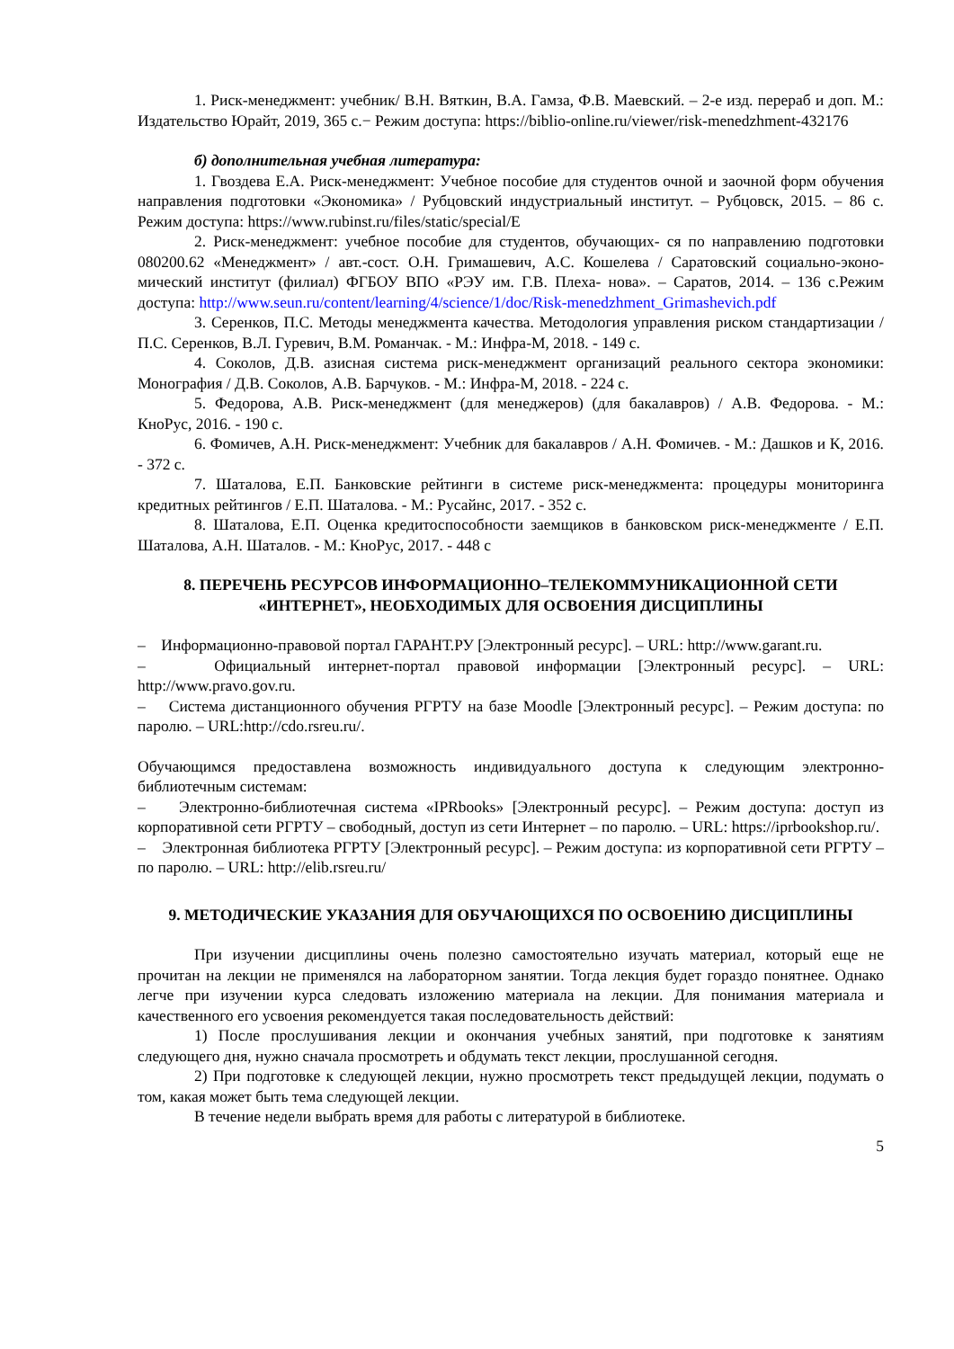1. Риск-менеджмент: учебник/ В.Н. Вяткин, В.А. Гамза, Ф.В. Маевский. – 2-е изд. перераб и доп. М.: Издательство Юрайт, 2019, 365 с.− Режим доступа: https://biblio-online.ru/viewer/risk-menedzhment-432176
б) дополнительная учебная литература:
1. Гвоздева Е.А. Риск-менеджмент: Учебное пособие для студентов очной и заочной форм обучения направления подготовки «Экономика» / Рубцовский индустриальный институт. – Рубцовск, 2015. – 86 с. Режим доступа: https://www.rubinst.ru/files/static/special/E
2. Риск-менеджмент: учебное пособие для студентов, обучающих- ся по направлению подготовки 080200.62 «Менеджмент» / авт.-сост. О.Н. Гримашевич, А.С. Кошелева / Саратовский социально-эконо- мический институт (филиал) ФГБОУ ВПО «РЭУ им. Г.В. Плеха- нова». – Саратов, 2014. – 136 с.Режим доступа: http://www.seun.ru/content/learning/4/science/1/doc/Risk-menedzhment_Grimashevich.pdf
3. Серенков, П.С. Методы менеджмента качества. Методология управления риском стандартизации / П.С. Серенков, В.Л. Гуревич, В.М. Романчак. - М.: Инфра-М, 2018. - 149 c.
4. Соколов, Д.В. азисная система риск-менеджмент организаций реального сектора экономики: Монография / Д.В. Соколов, А.В. Барчуков. - М.: Инфра-М, 2018. - 224 c.
5. Федорова, А.В. Риск-менеджмент (для менеджеров) (для бакалавров) / А.В. Федорова. - М.: КноРус, 2016. - 190 c.
6. Фомичев, А.Н. Риск-менеджмент: Учебник для бакалавров / А.Н. Фомичев. - М.: Дашков и К, 2016. - 372 c.
7. Шаталова, Е.П. Банковские рейтинги в системе риск-менеджмента: процедуры мониторинга кредитных рейтингов / Е.П. Шаталова. - М.: Русайнс, 2017. - 352 c.
8. Шаталова, Е.П. Оценка кредитоспособности заемщиков в банковском риск-менеджменте / Е.П. Шаталова, А.Н. Шаталов. - М.: КноРус, 2017. - 448 c
8. ПЕРЕЧЕНЬ РЕСУРСОВ ИНФОРМАЦИОННО–ТЕЛЕКОММУНИКАЦИОННОЙ СЕТИ «ИНТЕРНЕТ», НЕОБХОДИМЫХ ДЛЯ ОСВОЕНИЯ ДИСЦИПЛИНЫ
– Информационно-правовой портал ГАРАНТ.РУ [Электронный ресурс]. – URL: http://www.garant.ru.
– Официальный интернет-портал правовой информации [Электронный ресурс]. – URL: http://www.pravo.gov.ru.
– Система дистанционного обучения РГРТУ на базе Moodle [Электронный ресурс]. – Режим доступа: по паролю. – URL:http://cdo.rsreu.ru/.
Обучающимся предоставлена возможность индивидуального доступа к следующим электронно-библиотечным системам:
– Электронно-библиотечная система «IPRbooks» [Электронный ресурс]. – Режим доступа: доступ из корпоративной сети РГРТУ – свободный, доступ из сети Интернет – по паролю. – URL: https://iprbookshop.ru/.
– Электронная библиотека РГРТУ [Электронный ресурс]. – Режим доступа: из корпоративной сети РГРТУ – по паролю. – URL: http://elib.rsreu.ru/
9. МЕТОДИЧЕСКИЕ УКАЗАНИЯ ДЛЯ ОБУЧАЮЩИХСЯ ПО ОСВОЕНИЮ ДИСЦИПЛИНЫ
При изучении дисциплины очень полезно самостоятельно изучать материал, который еще не прочитан на лекции не применялся на лабораторном занятии. Тогда лекция будет гораздо понятнее. Однако легче при изучении курса следовать изложению материала на лекции. Для понимания материала и качественного его усвоения рекомендуется такая последовательность действий:
1) После прослушивания лекции и окончания учебных занятий, при подготовке к занятиям следующего дня, нужно сначала просмотреть и обдумать текст лекции, прослушанной сегодня.
2) При подготовке к следующей лекции, нужно просмотреть текст предыдущей лекции, подумать о том, какая может быть тема следующей лекции.
В течение недели выбрать время для работы с литературой в библиотеке.
5